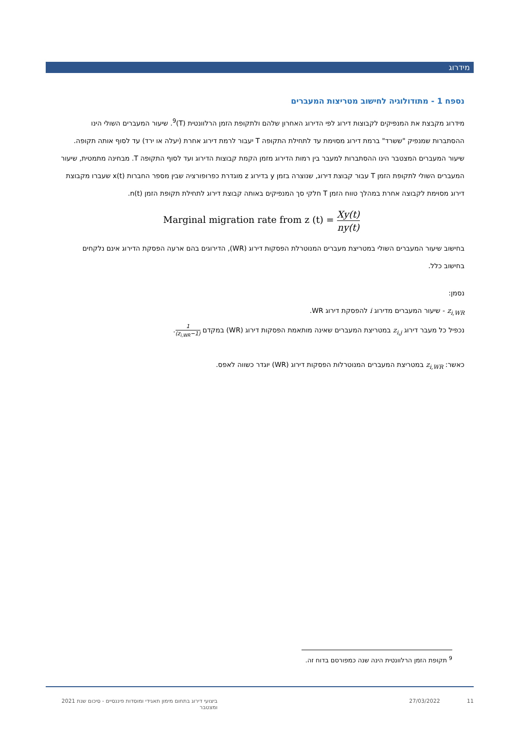מידרוג
נספח 1 - מתודולוגיה לחישוב מטריצות המעברים
מידרוג מקבצת את המנפיקים לקבוצות דירוג לפי הדירוג האחרון שלהם ולתקופת הזמן הרלוונטית (T)<sup>9</sup>. שיעור המעברים השולי הינו ההסתברות שמנפיק "ששרד" ברמת דירוג מסוימת עד לתחילת התקופה T יעבור לרמת דירוג אחרת (יעלה או ירד) עד לסוף אותה תקופה. שיעור המעברים המצטבר הינו ההסתברות למעבר בין רמות הדירוג מזמן הקמת קבוצות הדירוג ועד לסוף התקופה T. מבחינה מתמטית, שיעור המעברים השולי לתקופת הזמן T עבור קבוצת דירוג, שנוצרה בזמן y בדירוג z מוגדרת כפרופורציה שבין מספר החברות x(t) שעברו מקבוצת דירוג מסוימת לקבוצה אחרת במהלך טווח הזמן T חלקי סך המנפיקים באותה קבוצת דירוג לתחילת תקופת הזמן n(t).
Marginal migration rate from z (t) = Xy(t) ny(t)
בחישוב שיעור המעברים השולי במטריצת מעברים המנוטרלת הפסקות דירוג (WR), הדירוגים בהם ארעה הפסקת הדירוג אינם נלקחים בחישוב כלל.
נסמן:
z<sub>i,WR</sub> - שיעור המעברים מדירוג i להפסקת דירוג WR.
נכפיל כל מעבר דירוג z<sub>i,j</sub> במטריצת המעברים שאינה מותאמת הפסקות דירוג (WR) במקדם 1 (1−z<sub>i,WR</sub>).
כאשר: z<sub>i,WR</sub> במטריצת המעברים המנוטרלות הפסקות דירוג (WR) יוגדר כשווה לאפס.
<sup>9</sup> תקופת הזמן הרלוונטית הינה שנה כמפורסם בדוח זה.
11 27/03/2022 ביצועי דירוג בתחום מימון תאגידי ומוסדות פיננסיים - סיכום שנת 2021 ומצטבר